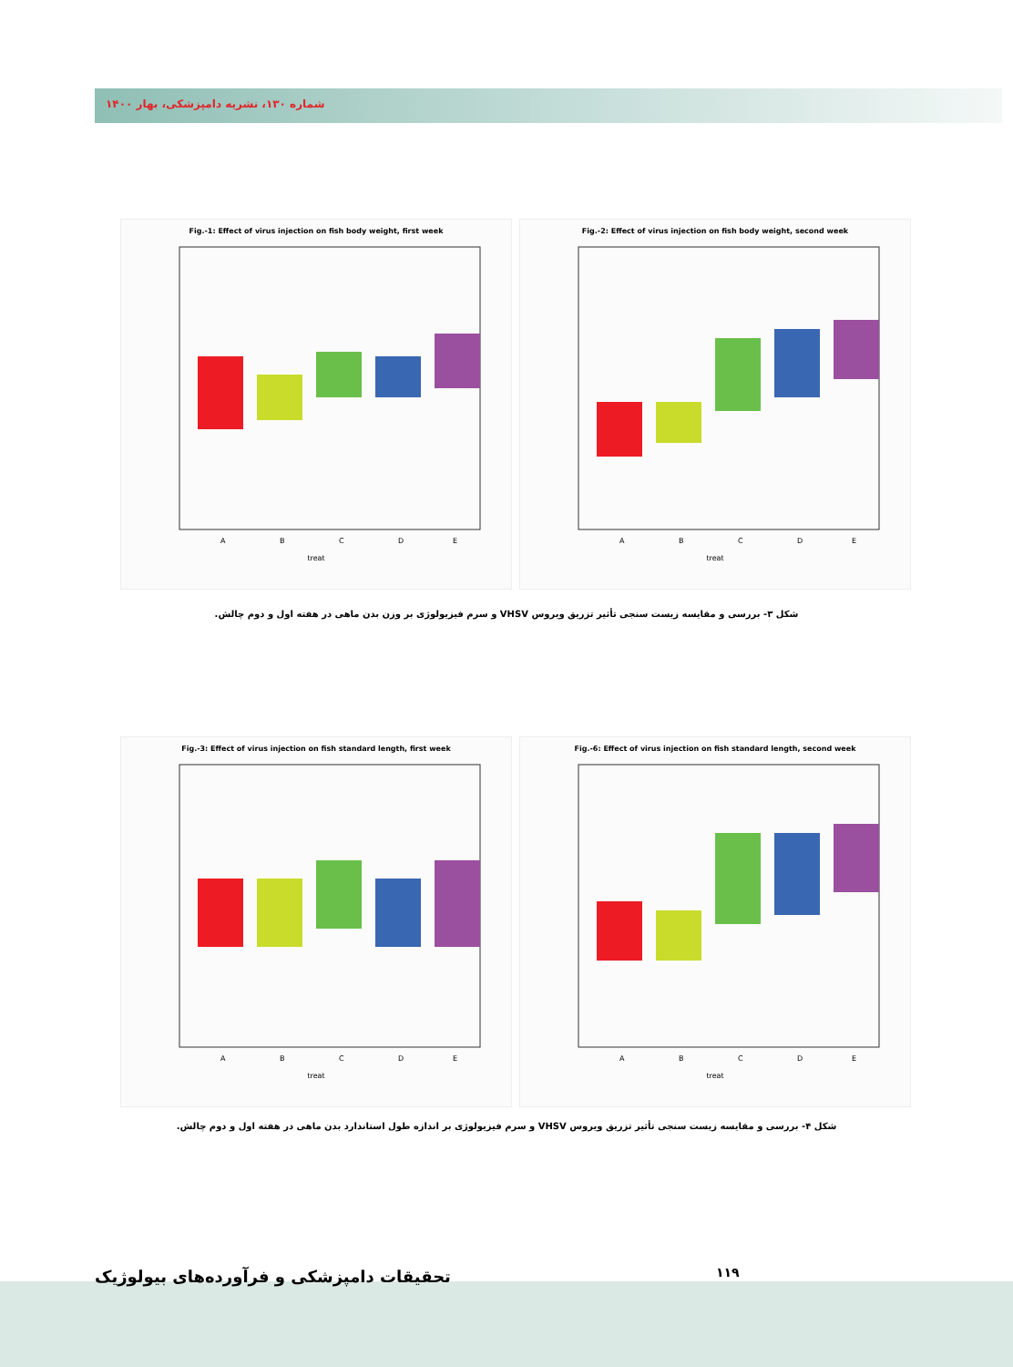شماره ۱۳۰، نشریه دامپزشکی، بهار ۱۴۰۰
Fig.-1: Effect of virus injection on fish body weight, first week
A
B
C
D
E
treat
Fig.-2: Effect of virus injection on fish body weight, second week
A
B
C
D
E
treat
شکل ۳- بررسی و مقایسه زیست سنجی تأثیر تزریق ویروس VHSV و سرم فیزیولوژی بر وزن بدن ماهی در هفته اول و دوم چالش.
Fig.-3: Effect of virus injection on fish standard length, first week
A
B
C
D
E
treat
Fig.-6: Effect of virus injection on fish standard length, second week
A
B
C
D
E
treat
شکل ۴- بررسی و مقایسه زیست سنجی تأثیر تزریق ویروس VHSV و سرم فیزیولوژی بر اندازه طول استاندارد بدن ماهی در هفته اول و دوم چالش.
تحقیقات دامپزشکی و فرآورده‌های بیولوژیک
۱۱۹